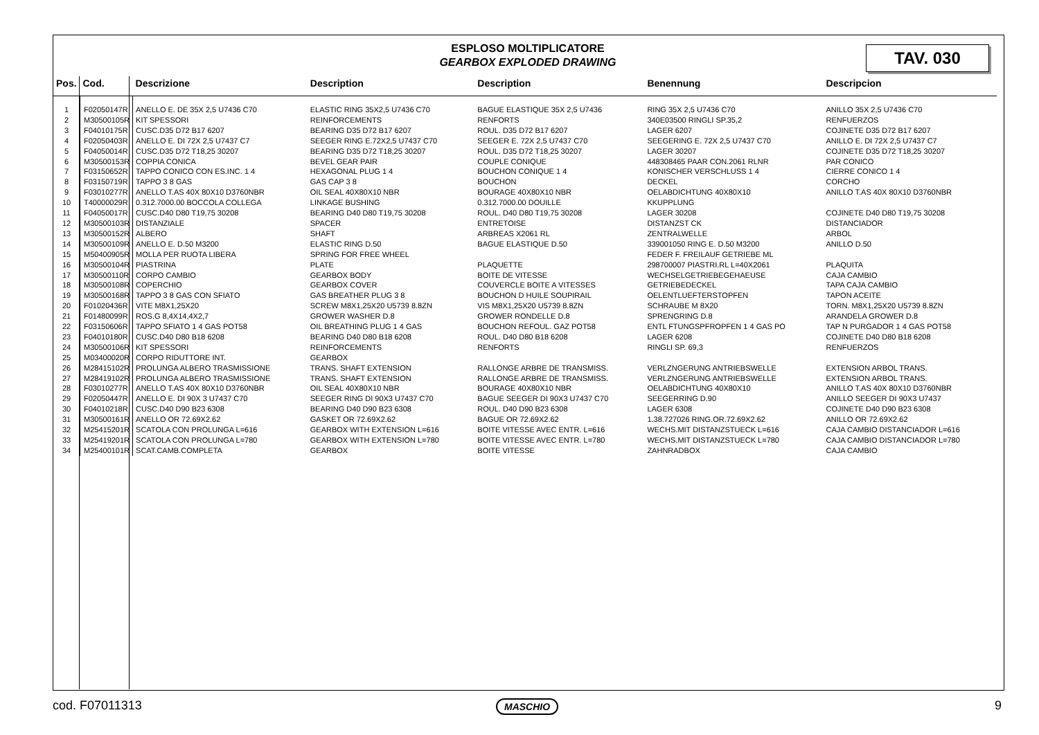ESPLOSO MOLTIPLICATORE
GEARBOX EXPLODED DRAWING
TAV. 030
| Pos. | Cod. | Descrizione | Description | Description | Benennung | Descripcion |
| --- | --- | --- | --- | --- | --- | --- |
| 1 | F02050147R | ANELLO E. DE 35X 2,5 U7436 C70 | ELASTIC RING 35X2,5 U7436 C70 | BAGUE ELASTIQUE 35X 2,5 U7436 | RING 35X 2,5 U7436 C70 | ANILLO 35X 2,5 U7436 C70 |
| 2 | M30500105R | KIT SPESSORI | REINFORCEMENTS | RENFORTS | 340E03500 RINGLI SP.35,2 | RENFUERZOS |
| 3 | F04010175R | CUSC.D35 D72 B17 6207 | BEARING D35 D72 B17 6207 | ROUL. D35 D72 B17 6207 | LAGER 6207 | COJINETE D35 D72 B17 6207 |
| 4 | F02050403R | ANELLO E. DI 72X 2,5 U7437 C7 | SEEGER RING E.72X2,5 U7437 C70 | SEEGER E. 72X 2,5 U7437 C70 | SEEGERING E. 72X 2,5 U7437 C70 | ANILLO E. DI 72X 2,5 U7437 C7 |
| 5 | F04050014R | CUSC.D35 D72 T18,25 30207 | BEARING D35 D72 T18,25 30207 | ROUL. D35 D72 T18,25 30207 | LAGER 30207 | COJINETE D35 D72 T18,25 30207 |
| 6 | M30500153R | COPPIA CONICA | BEVEL GEAR PAIR | COUPLE CONIQUE | 448308465 PAAR CON.2061 RLNR | PAR CONICO |
| 7 | F03150652R | TAPPO CONICO CON ES.INC. 1 4 | HEXAGONAL PLUG 1 4 | BOUCHON CONIQUE 1 4 | KONISCHER VERSCHLUSS 1 4 | CIERRE CONICO 1 4 |
| 8 | F03150719R | TAPPO 3 8 GAS | GAS CAP 3 8 | BOUCHON | DECKEL | CORCHO |
| 9 | F03010277R | ANELLO T.AS 40X 80X10 D3760NBR | OIL SEAL 40X80X10 NBR | BOURAGE 40X80X10 NBR | OELABDICHTUNG 40X80X10 | ANILLO T.AS 40X 80X10 D3760NBR |
| 10 | T40000029R | 0.312.7000.00 BOCCOLA COLLEGA | LINKAGE BUSHING | 0.312.7000.00 DOUILLE | KKUPPLUNG | |
| 11 | F04050017R | CUSC.D40 D80 T19,75 30208 | BEARING D40 D80 T19,75 30208 | ROUL. D40 D80 T19,75 30208 | LAGER 30208 | COJINETE D40 D80 T19,75 30208 |
| 12 | M30500103R | DISTANZIALE | SPACER | ENTRETOISE | DISTANZST CK | DISTANCIADOR |
| 13 | M30500152R | ALBERO | SHAFT | ARBREAS X2061 RL | ZENTRALWELLE | ARBOL |
| 14 | M30500109R | ANELLO E. D.50 M3200 | ELASTIC RING D.50 | BAGUE ELASTIQUE D.50 | 339001050 RING E. D.50 M3200 | ANILLO D.50 |
| 15 | M50400905R | MOLLA PER RUOTA LIBERA | SPRING FOR FREE WHEEL | | FEDER F. FREILAUF GETRIEBE ML | |
| 16 | M30500104R | PIASTRINA | PLATE | PLAQUETTE | 298700007 PIASTRI.RL L=40X2061 | PLAQUITA |
| 17 | M30500110R | CORPO CAMBIO | GEARBOX BODY | BOITE DE VITESSE | WECHSELGETRIEBEGEHAEUSE | CAJA CAMBIO |
| 18 | M30500108R | COPERCHIO | GEARBOX COVER | COUVERCLE BOITE A VITESSES | GETRIEBEDECKEL | TAPA CAJA CAMBIO |
| 19 | M30500168R | TAPPO 3 8 GAS CON SFIATO | GAS BREATHER PLUG 3 8 | BOUCHON D HUILE SOUPIRAIL | OELENTLUEFTERSTOPFEN | TAPON ACEITE |
| 20 | F01020436R | VITE M8X1,25X20 | SCREW M8X1,25X20 U5739 8.8ZN | VIS M8X1,25X20 U5739 8.8ZN | SCHRAUBE M 8X20 | TORN. M8X1,25X20 U5739 8.8ZN |
| 21 | F01480099R | ROS.G 8,4X14,4X2,7 | GROWER WASHER D.8 | GROWER RONDELLE D.8 | SPRENGRING D.8 | ARANDELA GROWER D.8 |
| 22 | F03150606R | TAPPO SFIATO 1 4 GAS POT58 | OIL BREATHING PLUG 1 4 GAS | BOUCHON REFOUL. GAZ POT58 | ENTL FTUNGSPFROPFEN 1 4 GAS PO | TAP N PURGADOR 1 4 GAS POT58 |
| 23 | F04010180R | CUSC.D40 D80 B18 6208 | BEARING D40 D80 B18 6208 | ROUL. D40 D80 B18 6208 | LAGER 6208 | COJINETE D40 D80 B18 6208 |
| 24 | M30500106R | KIT SPESSORI | REINFORCEMENTS | RENFORTS | RINGLI SP. 69,3 | RENFUERZOS |
| 25 | M03400020R | CORPO RIDUTTORE INT. | GEARBOX | | | |
| 26 | M28415102R | PROLUNGA ALBERO TRASMISSIONE | TRANS. SHAFT EXTENSION | RALLONGE ARBRE DE TRANSMISS. | VERLZNGERUNG ANTRIEBSWELLE | EXTENSION ARBOL TRANS. |
| 27 | M28419102R | PROLUNGA ALBERO TRASMISSIONE | TRANS. SHAFT EXTENSION | RALLONGE ARBRE DE TRANSMISS. | VERLZNGERUNG ANTRIEBSWELLE | EXTENSION ARBOL TRANS. |
| 28 | F03010277R | ANELLO T.AS 40X 80X10 D3760NBR | OIL SEAL 40X80X10 NBR | BOURAGE 40X80X10 NBR | OELABDICHTUNG 40X80X10 | ANILLO T.AS 40X 80X10 D3760NBR |
| 29 | F02050447R | ANELLO E. DI 90X 3 U7437 C70 | SEEGER RING DI 90X3 U7437 C70 | BAGUE SEEGER DI 90X3 U7437 C70 | SEEGERRING D.90 | ANILLO SEEGER DI 90X3 U7437 |
| 30 | F04010218R | CUSC.D40 D90 B23 6308 | BEARING D40 D90 B23 6308 | ROUL. D40 D90 B23 6308 | LAGER 6308 | COJINETE D40 D90 B23 6308 |
| 31 | M30500161R | ANELLO OR 72.69X2.62 | GASKET OR 72.69X2.62 | BAGUE OR 72.69X2.62 | 1.38.727026 RING.OR.72.69X2.62 | ANILLO OR 72.69X2.62 |
| 32 | M25415201R | SCATOLA CON PROLUNGA L=616 | GEARBOX WITH EXTENSION L=616 | BOITE VITESSE AVEC ENTR. L=616 | WECHS.MIT DISTANZSTUECK L=616 | CAJA CAMBIO DISTANCIADOR L=616 |
| 33 | M25419201R | SCATOLA CON PROLUNGA L=780 | GEARBOX WITH EXTENSION L=780 | BOITE VITESSE AVEC ENTR. L=780 | WECHS.MIT DISTANZSTUECK L=780 | CAJA CAMBIO DISTANCIADOR L=780 |
| 34 | M25400101R | SCAT.CAMB.COMPLETA | GEARBOX | BOITE VITESSE | ZAHNRADBOX | CAJA CAMBIO |
cod. F07011313 MASCHIO 9